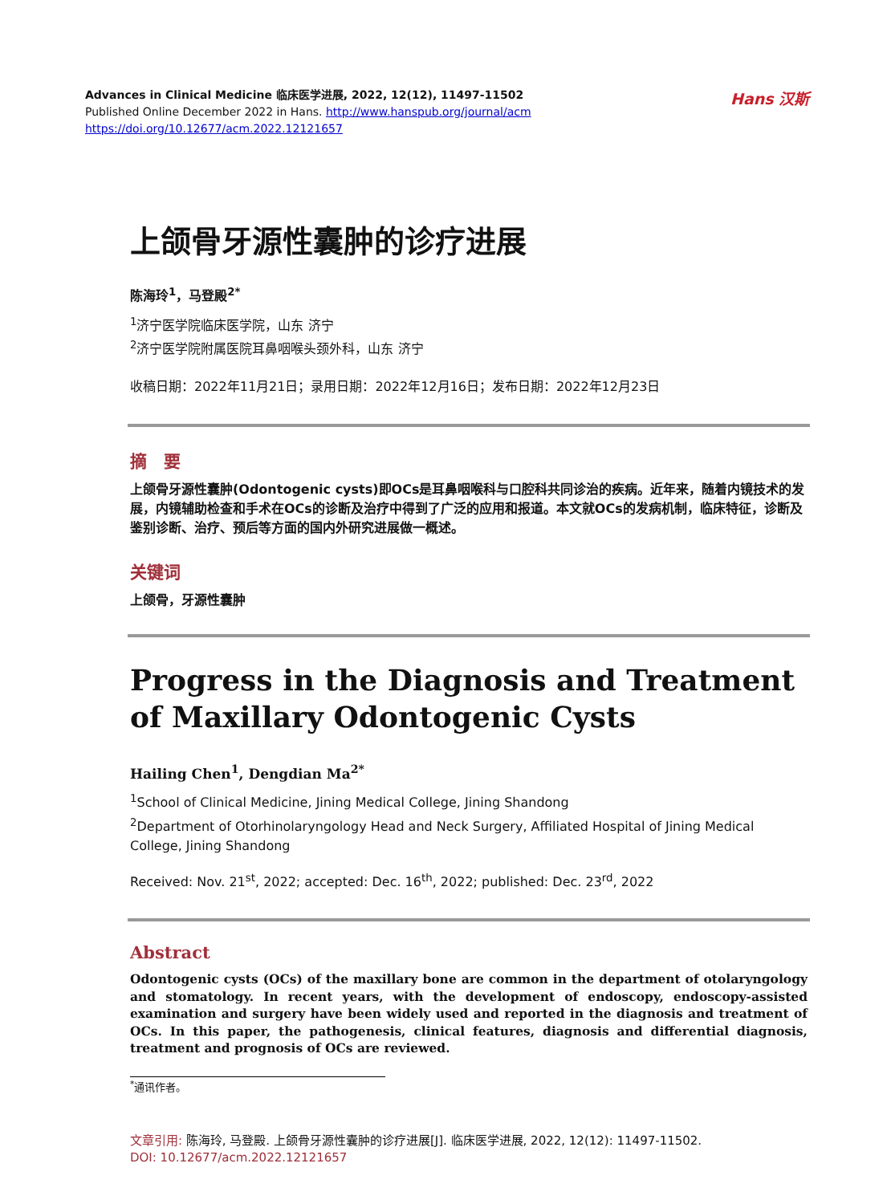Advances in Clinical Medicine 临床医学进展, 2022, 12(12), 11497-11502
Published Online December 2022 in Hans. http://www.hanspub.org/journal/acm
https://doi.org/10.12677/acm.2022.12121657
Hans 汉斯
上颌骨牙源性囊肿的诊疗进展
陈海玲<sup>1</sup>，马登殿<sup>2*</sup>
<sup>1</sup> 济宁医学院临床医学院，山东 济宁
<sup>2</sup> 济宁医学院附属医院耳鼻咽喉头颈外科，山东 济宁
收稿日期：2022年11月21日；录用日期：2022年12月16日；发布日期：2022年12月23日
摘　要
上颌骨牙源性囊肿(Odontogenic cysts)即OCs是耳鼻咽喉科与口腔科共同诊治的疾病。近年来，随着内镜技术的发展，内镜辅助检查和手术在OCs的诊断及治疗中得到了广泛的应用和报道。本文就OCs的发病机制，临床特征，诊断及鉴别诊断、治疗、预后等方面的国内外研究进展做一概述。
关键词
上颌骨，牙源性囊肿
Progress in the Diagnosis and Treatment of Maxillary Odontogenic Cysts
Hailing Chen<sup>1</sup>, Dengdian Ma<sup>2*</sup>
<sup>1</sup> School of Clinical Medicine, Jining Medical College, Jining Shandong
<sup>2</sup> Department of Otorhinolaryngology Head and Neck Surgery, Affiliated Hospital of Jining Medical College, Jining Shandong
Received: Nov. 21<sup>st</sup>, 2022; accepted: Dec. 16<sup>th</sup>, 2022; published: Dec. 23<sup>rd</sup>, 2022
Abstract
Odontogenic cysts (OCs) of the maxillary bone are common in the department of otolaryngology and stomatology. In recent years, with the development of endoscopy, endoscopy-assisted examination and surgery have been widely used and reported in the diagnosis and treatment of OCs. In this paper, the pathogenesis, clinical features, diagnosis and differential diagnosis, treatment and prognosis of OCs are reviewed.
<sup>*</sup> 通讯作者。
文章引用: 陈海玲, 马登殿. 上颌骨牙源性囊肿的诊疗进展[J]. 临床医学进展, 2022, 12(12): 11497-11502.
DOI: 10.12677/acm.2022.12121657